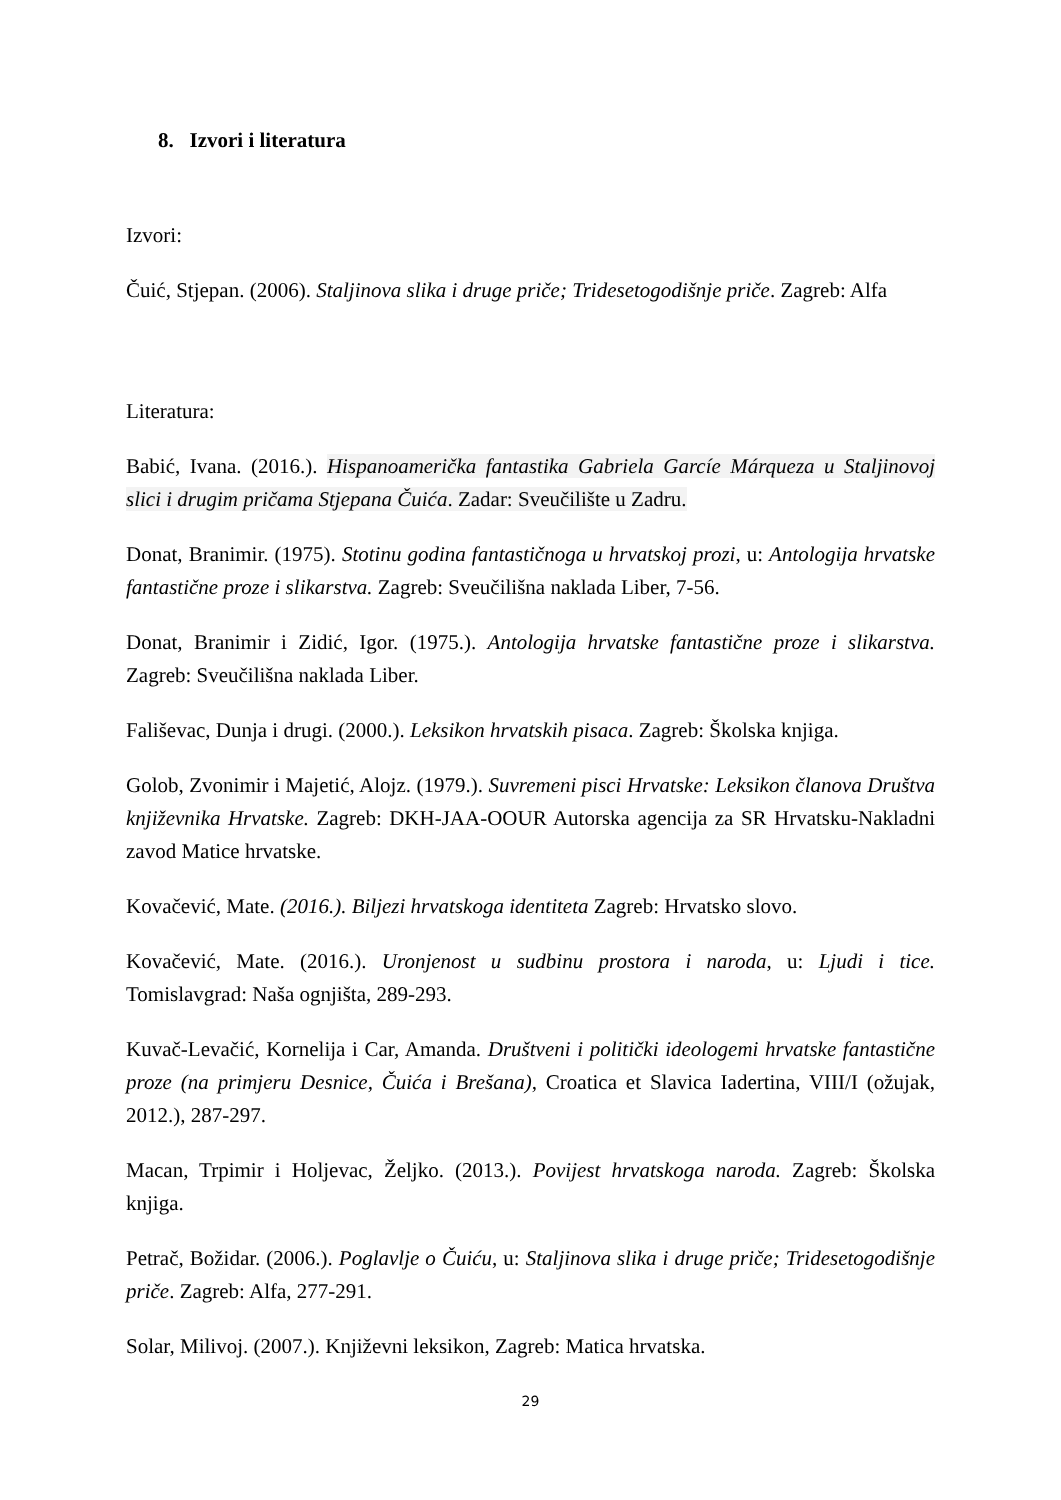8. Izvori i literatura
Izvori:
Čuić, Stjepan. (2006). Staljinova slika i druge priče; Tridesetogodišnje priče. Zagreb: Alfa
Literatura:
Babić, Ivana. (2016.). Hispanoamerička fantastika Gabriela Garcíe Márqueza u Staljinovoj slici i drugim pričama Stjepana Čuića. Zadar: Sveučilište u Zadru.
Donat, Branimir. (1975). Stotinu godina fantastičnoga u hrvatskoj prozi, u: Antologija hrvatske fantastične proze i slikarstva. Zagreb: Sveučilišna naklada Liber, 7-56.
Donat, Branimir i Zidić, Igor. (1975.). Antologija hrvatske fantastične proze i slikarstva. Zagreb: Sveučilišna naklada Liber.
Fališevac, Dunja i drugi. (2000.). Leksikon hrvatskih pisaca. Zagreb: Školska knjiga.
Golob, Zvonimir i Majetić, Alojz. (1979.). Suvremeni pisci Hrvatske: Leksikon članova Društva književnika Hrvatske. Zagreb: DKH-JAA-OOUR Autorska agencija za SR Hrvatsku-Nakladni zavod Matice hrvatske.
Kovačević, Mate. (2016.). Biljezi hrvatskoga identiteta Zagreb: Hrvatsko slovo.
Kovačević, Mate. (2016.). Uronjenost u sudbinu prostora i naroda, u: Ljudi i tice. Tomislavgrad: Naša ognjišta, 289-293.
Kuvač-Levačić, Kornelija i Car, Amanda. Društveni i politički ideologemi hrvatske fantastične proze (na primjeru Desnice, Čuića i Brešana), Croatica et Slavica Iadertina, VIII/I (ožujak, 2012.), 287-297.
Macan, Trpimir i Holjevac, Željko. (2013.). Povijest hrvatskoga naroda. Zagreb: Školska knjiga.
Petrač, Božidar. (2006.). Poglavlje o Čuiću, u: Staljinova slika i druge priče; Tridesetogodišnje priče. Zagreb: Alfa, 277-291.
Solar, Milivoj. (2007.). Književni leksikon, Zagreb: Matica hrvatska.
29